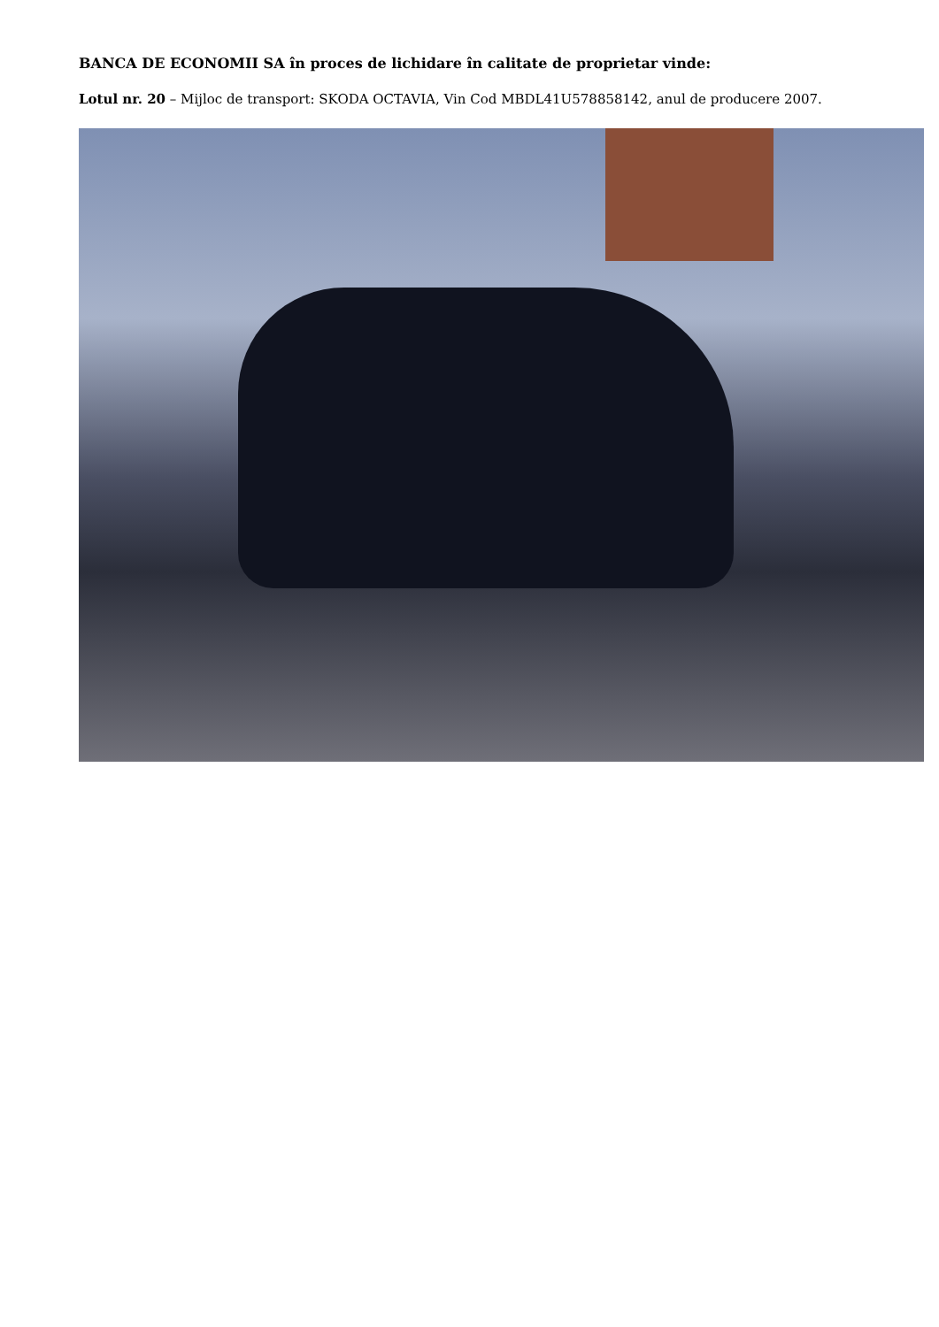BANCA DE ECONOMII SA în proces de lichidare în calitate de proprietar vinde:
Lotul nr. 20 – Mijloc de transport: SKODA OCTAVIA, Vin Cod MBDL41U578858142, anul de producere 2007.